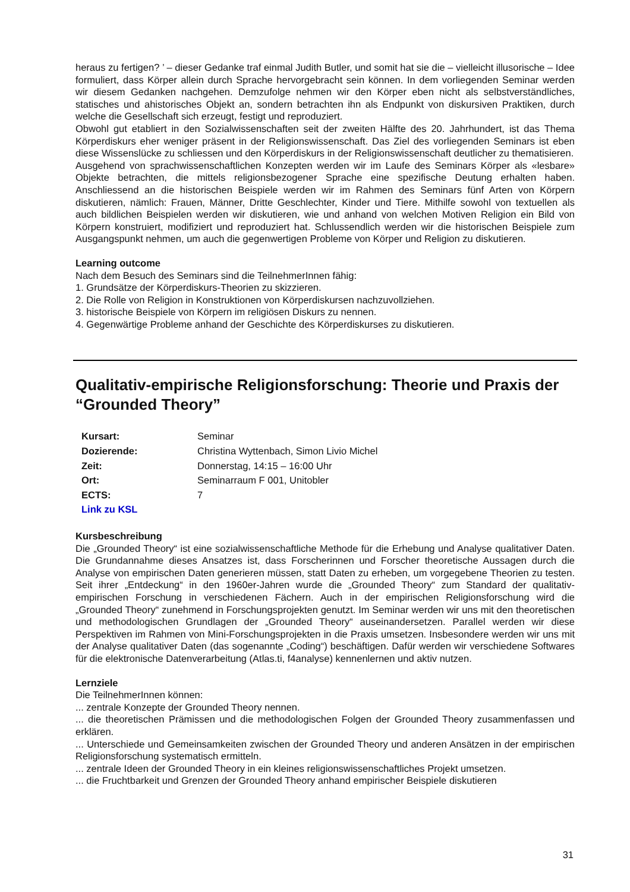heraus zu fertigen? ’ – dieser Gedanke traf einmal Judith Butler, und somit hat sie die – vielleicht illusorische – Idee formuliert, dass Körper allein durch Sprache hervorgebracht sein können. In dem vorliegenden Seminar werden wir diesem Gedanken nachgehen. Demzufolge nehmen wir den Körper eben nicht als selbstverständliches, statisches und ahistorisches Objekt an, sondern betrachten ihn als Endpunkt von diskursiven Praktiken, durch welche die Gesellschaft sich erzeugt, festigt und reproduziert.
Obwohl gut etabliert in den Sozialwissenschaften seit der zweiten Hälfte des 20. Jahrhundert, ist das Thema Körperdiskurs eher weniger präsent in der Religionswissenschaft. Das Ziel des vorliegenden Seminars ist eben diese Wissenslücke zu schliessen und den Körperdiskurs in der Religionswissenschaft deutlicher zu thematisieren.
Ausgehend von sprachwissenschaftlichen Konzepten werden wir im Laufe des Seminars Körper als «lesbare» Objekte betrachten, die mittels religionsbezogener Sprache eine spezifische Deutung erhalten haben. Anschliessend an die historischen Beispiele werden wir im Rahmen des Seminars fünf Arten von Körpern diskutieren, nämlich: Frauen, Männer, Dritte Geschlechter, Kinder und Tiere. Mithilfe sowohl von textuellen als auch bildlichen Beispielen werden wir diskutieren, wie und anhand von welchen Motiven Religion ein Bild von Körpern konstruiert, modifiziert und reproduziert hat. Schlussendlich werden wir die historischen Beispiele zum Ausgangspunkt nehmen, um auch die gegenwertigen Probleme von Körper und Religion zu diskutieren.
Learning outcome
Nach dem Besuch des Seminars sind die TeilnehmerInnen fähig:
1. Grundsätze der Körperdiskurs-Theorien zu skizzieren.
2. Die Rolle von Religion in Konstruktionen von Körperdiskursen nachzuvollziehen.
3. historische Beispiele von Körpern im religiösen Diskurs zu nennen.
4. Gegenwärtige Probleme anhand der Geschichte des Körperdiskurses zu diskutieren.
Qualitativ-empirische Religionsforschung: Theorie und Praxis der “Grounded Theory”
| Kursart: | Seminar |
| Dozierende: | Christina Wyttenbach, Simon Livio Michel |
| Zeit: | Donnerstag, 14:15 – 16:00 Uhr |
| Ort: | Seminarraum F 001, Unitobler |
| ECTS: | 7 |
| Link zu KSL | |
Kursbeschreibung
Die „Grounded Theory“ ist eine sozialwissenschaftliche Methode für die Erhebung und Analyse qualitativer Daten. Die Grundannahme dieses Ansatzes ist, dass Forscherinnen und Forscher theoretische Aussagen durch die Analyse von empirischen Daten generieren müssen, statt Daten zu erheben, um vorgegebene Theorien zu testen. Seit ihrer „Entdeckung“ in den 1960er-Jahren wurde die „Grounded Theory“ zum Standard der qualitativ-empirischen Forschung in verschiedenen Fächern. Auch in der empirischen Religionsforschung wird die „Grounded Theory“ zunehmend in Forschungsprojekten genutzt. Im Seminar werden wir uns mit den theoretischen und methodologischen Grundlagen der „Grounded Theory“ auseinandersetzen. Parallel werden wir diese Perspektiven im Rahmen von Mini-Forschungsprojekten in die Praxis umsetzen. Insbesondere werden wir uns mit der Analyse qualitativer Daten (das sogenannte „Coding“) beschäftigen. Dafür werden wir verschiedene Softwares für die elektronische Datenverarbeitung (Atlas.ti, f4analyse) kennenlernen und aktiv nutzen.
Lernziele
Die TeilnehmerInnen können:
... zentrale Konzepte der Grounded Theory nennen.
... die theoretischen Prämissen und die methodologischen Folgen der Grounded Theory zusammenfassen und erklären.
... Unterschiede und Gemeinsamkeiten zwischen der Grounded Theory und anderen Ansätzen in der empirischen Religionsforschung systematisch ermitteln.
... zentrale Ideen der Grounded Theory in ein kleines religionswissenschaftliches Projekt umsetzen.
... die Fruchtbarkeit und Grenzen der Grounded Theory anhand empirischer Beispiele diskutieren
31